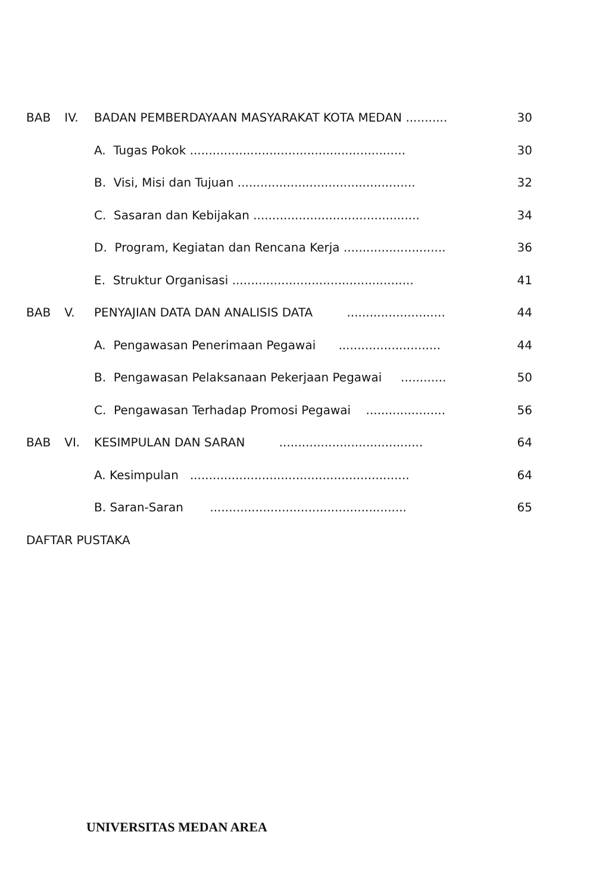| BAB | IV. | BADAN PEMBERDAYAAN MASYARAKAT KOTA MEDAN ........... | 30 |
| | | A. Tugas Pokok ......................................................... | 30 |
| | | B. Visi, Misi dan Tujuan ............................................... | 32 |
| | | C. Sasaran dan Kebijakan ............................................ | 34 |
| | | D. Program, Kegiatan dan Rencana Kerja ........................... | 36 |
| | | E. Struktur Organisasi ................................................ | 41 |
| BAB | V. | PENYAJIAN DATA DAN ANALISIS DATA .......................... | 44 |
| | | A. Pengawasan Penerimaan Pegawai ........................... | 44 |
| | | B. Pengawasan Pelaksanaan Pekerjaan Pegawai ............ | 50 |
| | | C. Pengawasan Terhadap Promosi Pegawai ..................... | 56 |
| BAB | VI. | KESIMPULAN DAN SARAN ...................................... | 64 |
| | | A. Kesimpulan .......................................................... | 64 |
| | | B. Saran-Saran .................................................... | 65 |
| DAFTAR PUSTAKA | | | |
UNIVERSITAS MEDAN AREA